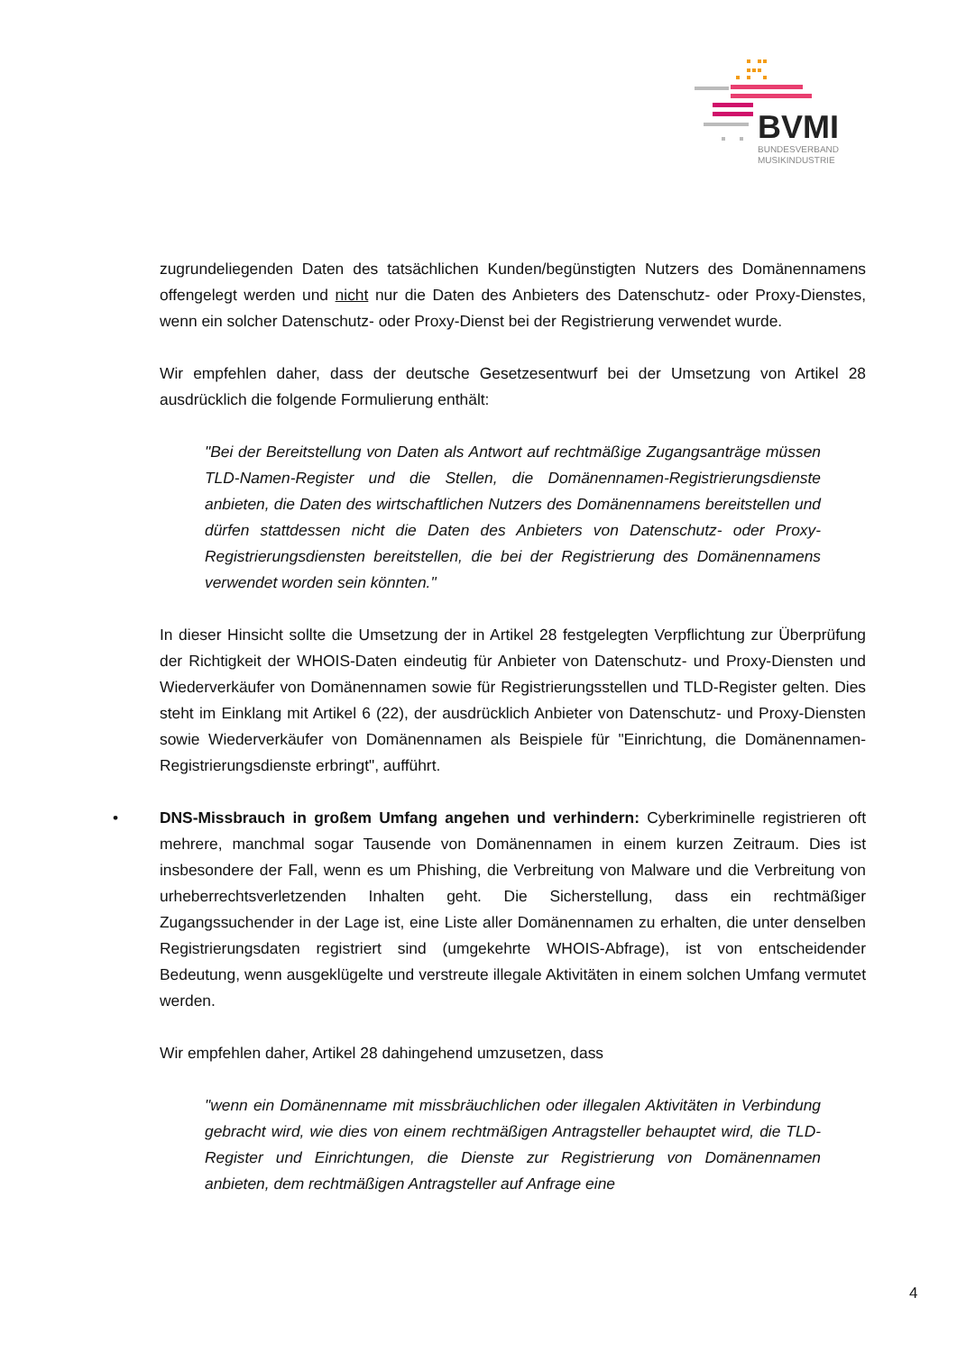BVMI
BUNDESVERBAND
MUSIKINDUSTRIE
zugrundeliegenden Daten des tatsächlichen Kunden/begünstigten Nutzers des Domänennamens offengelegt werden und nicht nur die Daten des Anbieters des Datenschutz- oder Proxy-Dienstes, wenn ein solcher Datenschutz- oder Proxy-Dienst bei der Registrierung verwendet wurde.
Wir empfehlen daher, dass der deutsche Gesetzesentwurf bei der Umsetzung von Artikel 28 ausdrücklich die folgende Formulierung enthält:
"Bei der Bereitstellung von Daten als Antwort auf rechtmäßige Zugangsanträge müssen TLD-Namen-Register und die Stellen, die Domänennamen-Registrierungsdienste anbieten, die Daten des wirtschaftlichen Nutzers des Domänennamens bereitstellen und dürfen stattdessen nicht die Daten des Anbieters von Datenschutz- oder Proxy-Registrierungsdiensten bereitstellen, die bei der Registrierung des Domänennamens verwendet worden sein könnten."
In dieser Hinsicht sollte die Umsetzung der in Artikel 28 festgelegten Verpflichtung zur Überprüfung der Richtigkeit der WHOIS-Daten eindeutig für Anbieter von Datenschutz- und Proxy-Diensten und Wiederverkäufer von Domänennamen sowie für Registrierungsstellen und TLD-Register gelten. Dies steht im Einklang mit Artikel 6 (22), der ausdrücklich Anbieter von Datenschutz- und Proxy-Diensten sowie Wiederverkäufer von Domänennamen als Beispiele für "Einrichtung, die Domänennamen-Registrierungsdienste erbringt", aufführt.
• DNS-Missbrauch in großem Umfang angehen und verhindern: Cyberkriminelle registrieren oft mehrere, manchmal sogar Tausende von Domänennamen in einem kurzen Zeitraum. Dies ist insbesondere der Fall, wenn es um Phishing, die Verbreitung von Malware und die Verbreitung von urheberrechtsverletzenden Inhalten geht. Die Sicherstellung, dass ein rechtmäßiger Zugangssuchender in der Lage ist, eine Liste aller Domänennamen zu erhalten, die unter denselben Registrierungsdaten registriert sind (umgekehrte WHOIS-Abfrage), ist von entscheidender Bedeutung, wenn ausgeklügelte und verstreute illegale Aktivitäten in einem solchen Umfang vermutet werden.
Wir empfehlen daher, Artikel 28 dahingehend umzusetzen, dass
"wenn ein Domänenname mit missbräuchlichen oder illegalen Aktivitäten in Verbindung gebracht wird, wie dies von einem rechtmäßigen Antragsteller behauptet wird, die TLD-Register und Einrichtungen, die Dienste zur Registrierung von Domänennamen anbieten, dem rechtmäßigen Antragsteller auf Anfrage eine
4